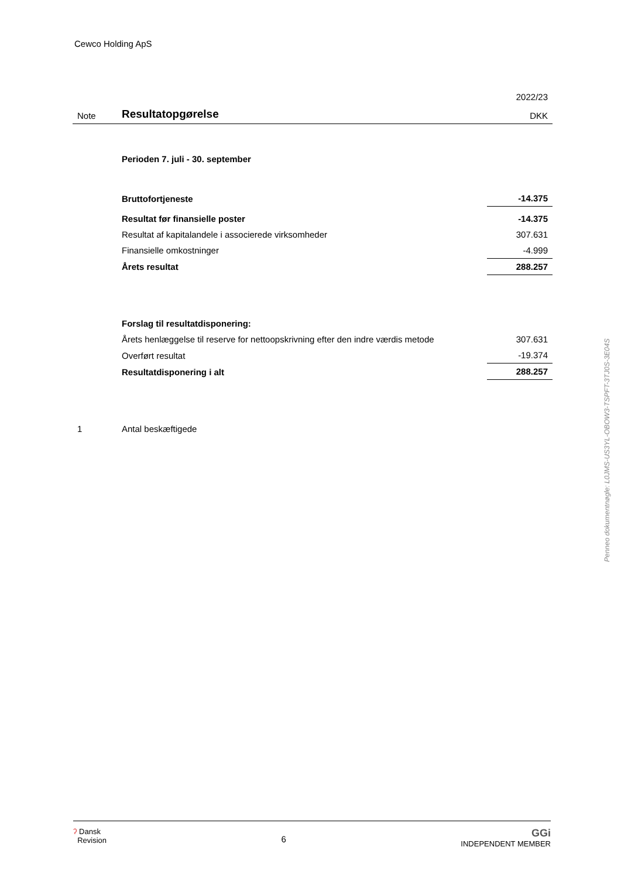Cewco Holding ApS
| | | 2022/23 |
| Note | Resultatopgørelse | DKK |
| | Perioden 7. juli - 30. september | |
| | Bruttofortjeneste | -14.375 |
| | Resultat før finansielle poster | -14.375 |
| | Resultat af kapitalandele i associerede virksomheder | 307.631 |
| | Finansielle omkostninger | -4.999 |
| | Årets resultat | 288.257 |
| | Forslag til resultatdisponering: | |
| | Årets henlæggelse til reserve for nettoopskrivning efter den indre værdis metode | 307.631 |
| | Overført resultat | -19.374 |
| | Resultatdisponering i alt | 288.257 |
| 1 | Antal beskæftigede | |
Penneo dokumentnøgle: L0JMS-US3YL-OBOW3-TSPFT-3TJ0S-3E04S
ʔ Dansk
Revision
6
GGi
INDEPENDENT MEMBER